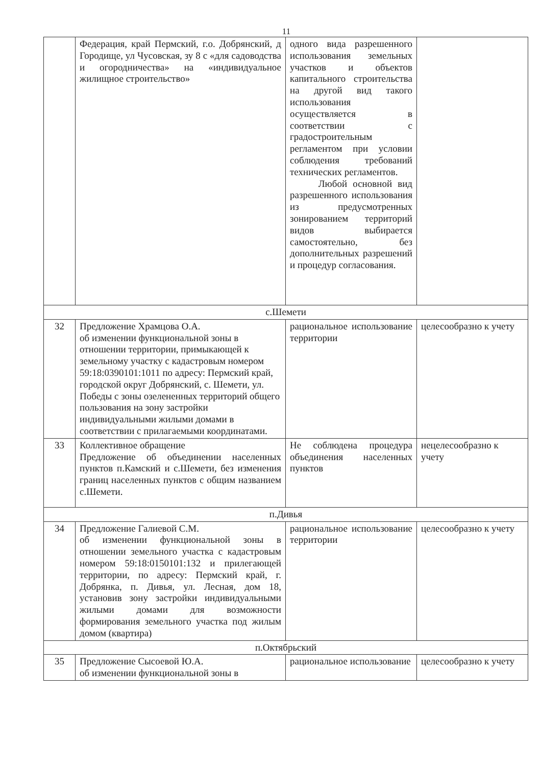11
| | Федерация, край Пермский, г.о. Добрянский, д Городище, ул Чусовская, зу 8 с «для садоводства и огородничества» на «индивидуальное жилищное строительство» | одного вида разрешенного использования земельных участков и объектов капитального строительства на другой вид такого использования осуществляется в соответствии с градостроительным регламентом при условии соблюдения требований технических регламентов. Любой основной вид разрешенного использования из предусмотренных зонированием территорий видов выбирается самостоятельно, без дополнительных разрешений и процедур согласования. | |
| с.Шемети | | | |
| 32 | Предложение Храмцова О.А. об изменении функциональной зоны в отношении территории, примыкающей к земельному участку с кадастровым номером 59:18:0390101:1011 по адресу: Пермский край, городской округ Добрянский, с. Шемети, ул. Победы с зоны озелененных территорий общего пользования на зону застройки индивидуальными жилыми домами в соответствии с прилагаемыми координатами. | рациональное использование территории | целесообразно к учету |
| 33 | Коллективное обращение Предложение об объединении населенных пунктов п.Камский и с.Шемети, без изменения границ населенных пунктов с общим названием с.Шемети. | Не соблюдена процедура объединения населенных пунктов | нецелесообразно к учету |
| п.Дивья | | | |
| 34 | Предложение Галиевой С.М. об изменении функциональной зоны в отношении земельного участка с кадастровым номером 59:18:0150101:132 и прилегающей территории, по адресу: Пермский край, г. Добрянка, п. Дивья, ул. Лесная, дом 18, установив зону застройки индивидуальными жилыми домами для возможности формирования земельного участка под жилым домом (квартира) | рациональное использование территории | целесообразно к учету |
| п.Октябрьский | | | |
| 35 | Предложение Сысоевой Ю.А. об изменении функциональной зоны в | рациональное использование | целесообразно к учету |